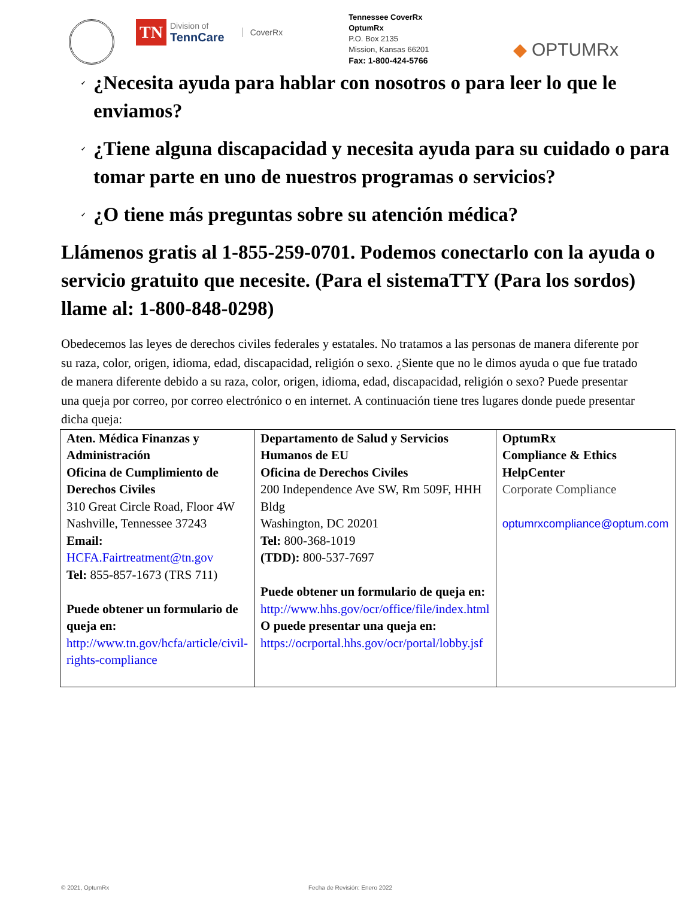TN Division of
TennCare CoverRx
Tennessee CoverRx
OptumRx
P.O. Box 2135
Mission, Kansas 66201
Fax: 1-800-424-5766
◆ OPTUMRx
✓ ¿Necesita ayuda para hablar con nosotros o para leer lo que le enviamos?
✓ ¿Tiene alguna discapacidad y necesita ayuda para su cuidado o para tomar parte en uno de nuestros programas o servicios?
✓ ¿O tiene más preguntas sobre su atención médica?
Llámenos gratis al 1-855-259-0701. Podemos conectarlo con la ayuda o servicio gratuito que necesite. (Para el sistemaTTY (Para los sordos) llame al: 1-800-848-0298)
Obedecemos las leyes de derechos civiles federales y estatales. No tratamos a las personas de manera diferente por su raza, color, origen, idioma, edad, discapacidad, religión o sexo. ¿Siente que no le dimos ayuda o que fue tratado de manera diferente debido a su raza, color, origen, idioma, edad, discapacidad, religión o sexo? Puede presentar una queja por correo, por correo electrónico o en internet. A continuación tiene tres lugares donde puede presentar dicha queja:
| Aten. Médica Finanzas y Administración Oficina de Cumplimiento de Derechos Civiles 310 Great Circle Road, Floor 4W Nashville, Tennessee 37243 Email: HCFA.Fairtreatment@tn.gov Tel: 855-857-1673 (TRS 711) Puede obtener un formulario de queja en: http://www.tn.gov/hcfa/article/civil-rights-compliance | Departamento de Salud y Servicios Humanos de EU Oficina de Derechos Civiles 200 Independence Ave SW, Rm 509F, HHH Bldg Washington, DC 20201 Tel: 800-368-1019 (TDD): 800-537-7697 Puede obtener un formulario de queja en: http://www.hhs.gov/ocr/office/file/index.html O puede presentar una queja en: https://ocrportal.hhs.gov/ocr/portal/lobby.jsf | OptumRx Compliance & Ethics HelpCenter Corporate Compliance optumrxcompliance@optum.com |
© 2021, OptumRx Fecha de Revisión: Enero 2022